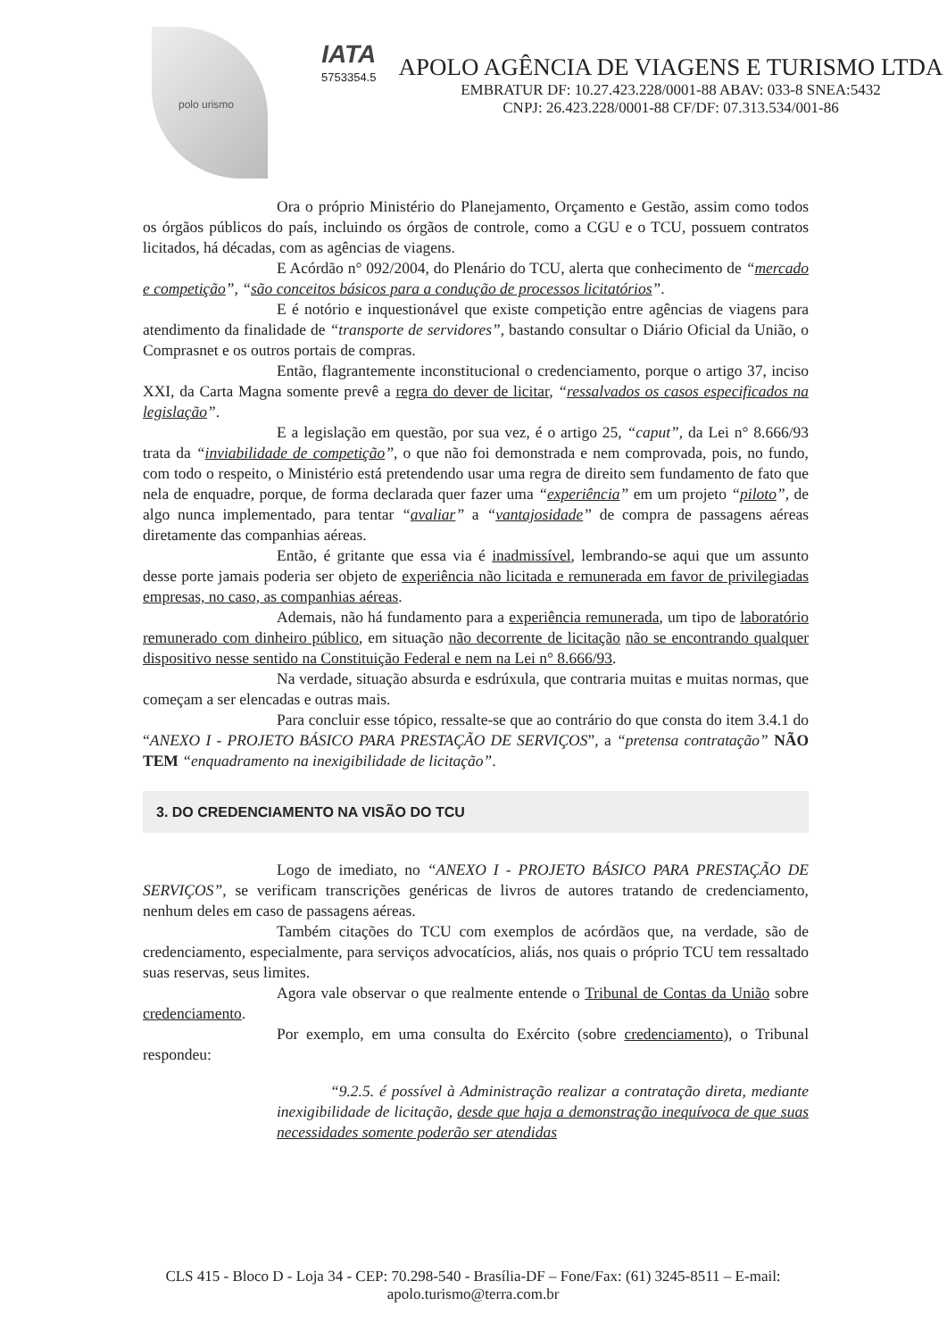polo urismo
IATA
5753354.5
APOLO AGÊNCIA DE VIAGENS E TURISMO LTDA
EMBRATUR DF: 10.27.423.228/0001-88 ABAV: 033-8 SNEA:5432
CNPJ: 26.423.228/0001-88 CF/DF: 07.313.534/001-86
Ora o próprio Ministério do Planejamento, Orçamento e Gestão, assim como todos os órgãos públicos do país, incluindo os órgãos de controle, como a CGU e o TCU, possuem contratos licitados, há décadas, com as agências de viagens.
E Acórdão n° 092/2004, do Plenário do TCU, alerta que conhecimento de “mercado e competição”, “são conceitos básicos para a condução de processos licitatórios”.
E é notório e inquestionável que existe competição entre agências de viagens para atendimento da finalidade de “transporte de servidores”, bastando consultar o Diário Oficial da União, o Comprasnet e os outros portais de compras.
Então, flagrantemente inconstitucional o credenciamento, porque o artigo 37, inciso XXI, da Carta Magna somente prevê a regra do dever de licitar, “ressalvados os casos especificados na legislação”.
E a legislação em questão, por sua vez, é o artigo 25, “caput”, da Lei n° 8.666/93 trata da “inviabilidade de competição”, o que não foi demonstrada e nem comprovada, pois, no fundo, com todo o respeito, o Ministério está pretendendo usar uma regra de direito sem fundamento de fato que nela de enquadre, porque, de forma declarada quer fazer uma “experiência” em um projeto “piloto”, de algo nunca implementado, para tentar “avaliar” a “vantajosidade” de compra de passagens aéreas diretamente das companhias aéreas.
Então, é gritante que essa via é inadmissível, lembrando-se aqui que um assunto desse porte jamais poderia ser objeto de experiência não licitada e remunerada em favor de privilegiadas empresas, no caso, as companhias aéreas.
Ademais, não há fundamento para a experiência remunerada, um tipo de laboratório remunerado com dinheiro público, em situação não decorrente de licitação não se encontrando qualquer dispositivo nesse sentido na Constituição Federal e nem na Lei n° 8.666/93.
Na verdade, situação absurda e esdrúxula, que contraria muitas e muitas normas, que começam a ser elencadas e outras mais.
Para concluir esse tópico, ressalte-se que ao contrário do que consta do item 3.4.1 do “ANEXO I - PROJETO BÁSICO PARA PRESTAÇÃO DE SERVIÇOS”, a “pretensa contratação” NÃO TEM “enquadramento na inexigibilidade de licitação”.
3. DO CREDENCIAMENTO NA VISÃO DO TCU
Logo de imediato, no “ANEXO I - PROJETO BÁSICO PARA PRESTAÇÃO DE SERVIÇOS”, se verificam transcrições genéricas de livros de autores tratando de credenciamento, nenhum deles em caso de passagens aéreas.
Também citações do TCU com exemplos de acórdãos que, na verdade, são de credenciamento, especialmente, para serviços advocatícios, aliás, nos quais o próprio TCU tem ressaltado suas reservas, seus limites.
Agora vale observar o que realmente entende o Tribunal de Contas da União sobre credenciamento.
Por exemplo, em uma consulta do Exército (sobre credenciamento), o Tribunal respondeu:
“9.2.5. é possível à Administração realizar a contratação direta, mediante inexigibilidade de licitação, desde que haja a demonstração inequívoca de que suas necessidades somente poderão ser atendidas
CLS 415 - Bloco D - Loja 34 - CEP: 70.298-540 - Brasília-DF – Fone/Fax: (61) 3245-8511 – E-mail: apolo.turismo@terra.com.br